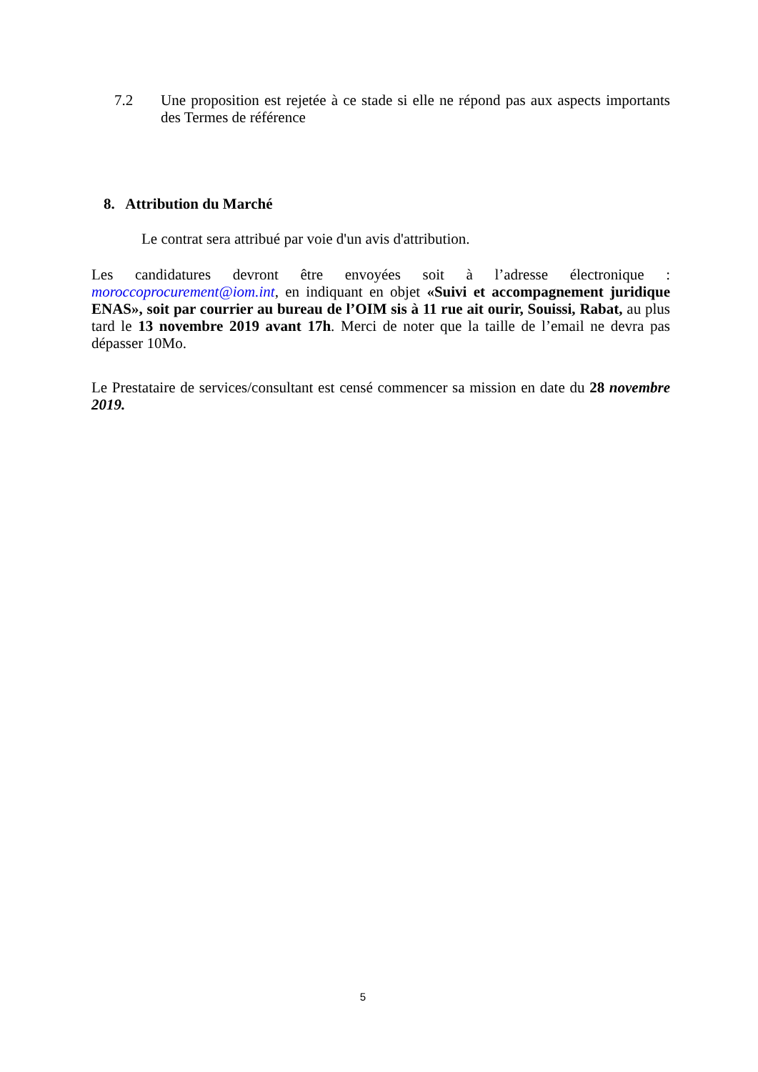7.2 Une proposition est rejetée à ce stade si elle ne répond pas aux aspects importants des Termes de référence
8. Attribution du Marché
Le contrat sera attribué par voie d'un avis d'attribution.
Les candidatures devront être envoyées soit à l’adresse électronique : moroccoprocurement@iom.int, en indiquant en objet «Suivi et accompagnement juridique ENAS», soit par courrier au bureau de l’OIM sis à 11 rue ait ourir, Souissi, Rabat, au plus tard le 13 novembre 2019 avant 17h. Merci de noter que la taille de l’email ne devra pas dépasser 10Mo.
Le Prestataire de services/consultant est censé commencer sa mission en date du 28 novembre 2019.
5